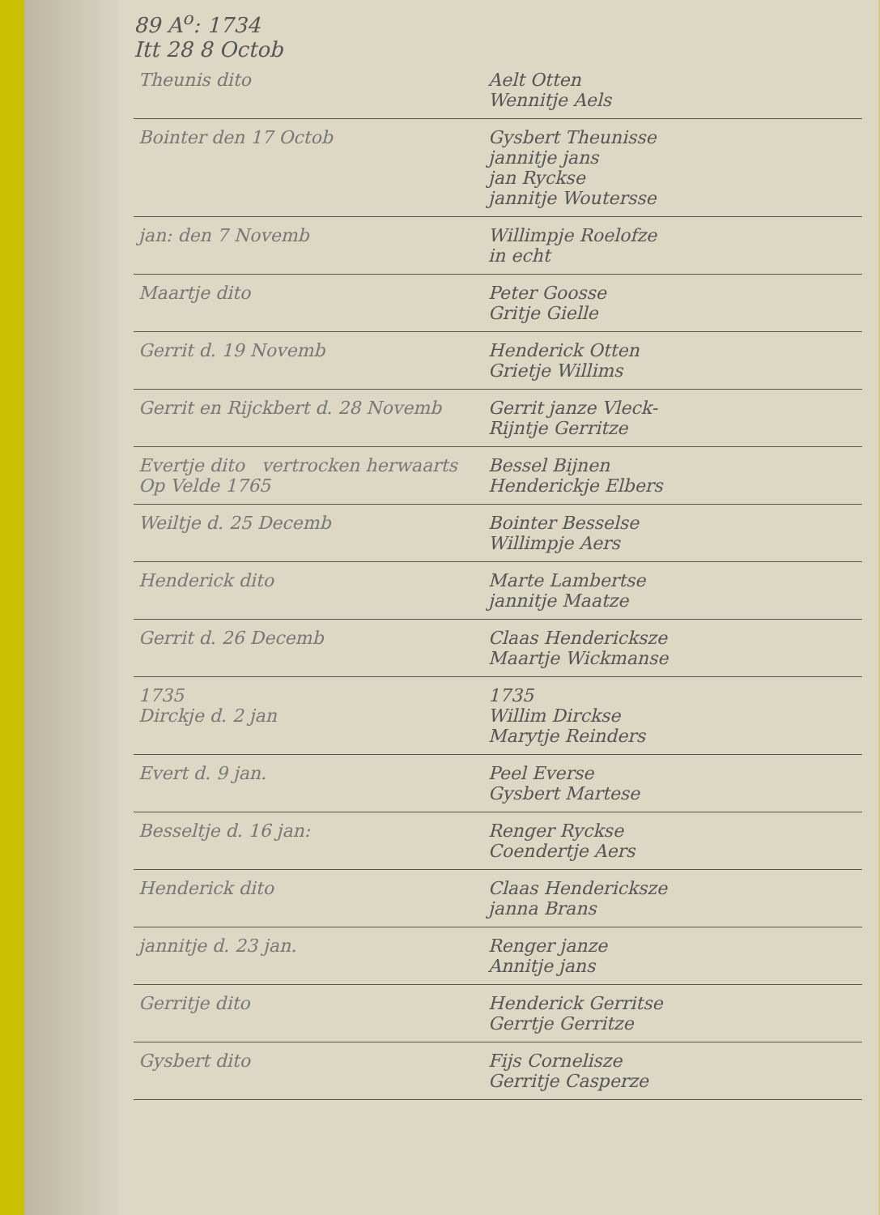89 A<sup>o</sup>: 1734
Itt 28 8 Octob
| Theunis dito | Aelt Otten Wennitje Aels |
| Bointer den 17 Octob | Gysbert Theunisse jannitje jans jan Ryckse jannitje Woutersse |
| jan: den 7 Novemb | Willimpje Roelofze in echt |
| Maartje dito | Peter Goosse Gritje Gielle |
| Gerrit d. 19 Novemb | Henderick Otten Grietje Willims |
| Gerrit en Rijckbert d. 28 Novemb | Gerrit janze Vleck- Rijntje Gerritze |
| Evertje dito vertrocken herwaarts Op Velde 1765 | Bessel Bijnen Henderickje Elbers |
| Weiltje d. 25 Decemb | Bointer Besselse Willimpje Aers |
| Henderick dito | Marte Lambertse jannitje Maatze |
| Gerrit d. 26 Decemb | Claas Hendericksze Maartje Wickmanse |
| 1735 Dirckje d. 2 jan | 1735 Willim Dirckse Marytje Reinders |
| Evert d. 9 jan. | Peel Everse Gysbert Martese |
| Besseltje d. 16 jan: | Renger Ryckse Coendertje Aers |
| Henderick dito | Claas Hendericksze janna Brans |
| jannitje d. 23 jan. | Renger janze Annitje jans |
| Gerritje dito | Henderick Gerritse Gerrtje Gerritze |
| Gysbert dito | Fijs Corneliszе Gerritje Casperze |